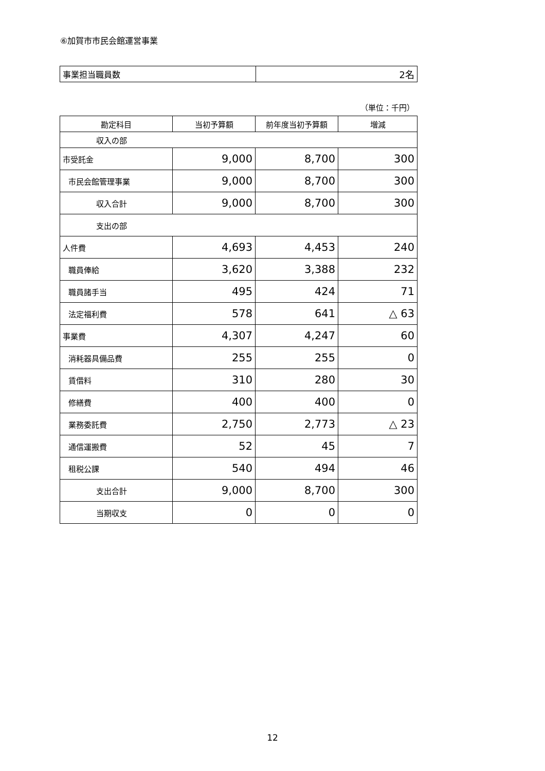⑥加賀市市民会館運営事業
| 事業担当職員数 | 2名 |
（単位：千円）
| 勘定科目 | 当初予算額 | 前年度当初予算額 | 増減 |
| --- | --- | --- | --- |
| 収入の部 | | | |
| 市受託金 | 9,000 | 8,700 | 300 |
| 市民会館管理事業 | 9,000 | 8,700 | 300 |
| 収入合計 | 9,000 | 8,700 | 300 |
| 支出の部 | | | |
| 人件費 | 4,693 | 4,453 | 240 |
| 職員俸給 | 3,620 | 3,388 | 232 |
| 職員諸手当 | 495 | 424 | 71 |
| 法定福利費 | 578 | 641 | △ 63 |
| 事業費 | 4,307 | 4,247 | 60 |
| 消耗器具備品費 | 255 | 255 | 0 |
| 賃借料 | 310 | 280 | 30 |
| 修繕費 | 400 | 400 | 0 |
| 業務委託費 | 2,750 | 2,773 | △ 23 |
| 通信運搬費 | 52 | 45 | 7 |
| 租税公課 | 540 | 494 | 46 |
| 支出合計 | 9,000 | 8,700 | 300 |
| 当期収支 | 0 | 0 | 0 |
12